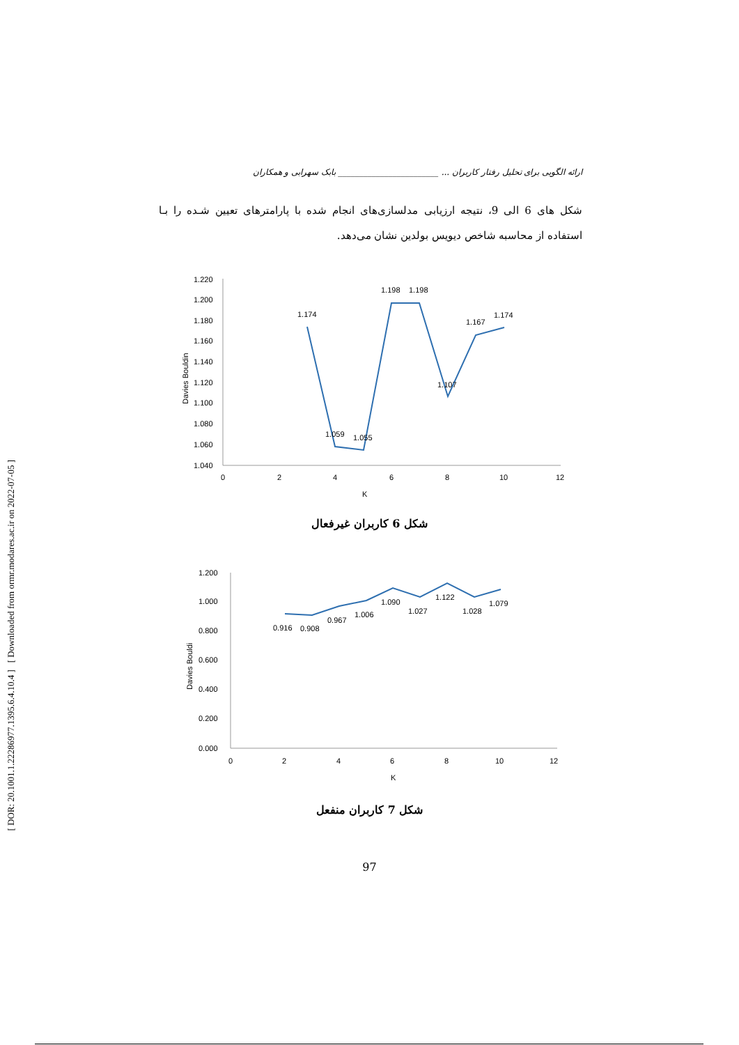[ DOR: 20.1001.1.22286977.1395.6.4.10.4 ] [ Downloaded from ormr.modares.ac.ir on 2022-07-05 ]
ارائه الگویی برای تحلیل رفتار کاربران ... ________________________ بابک سهرابی و همکاران
شکل های 6 الی 9، نتیجه ارزیابی مدلسازی‌های انجام شده با پارامترهای تعیین شـده را بـا استفاده از محاسبه شاخص دیویس بولدین نشان می‌دهد.
1.220
1.200
1.180
1.160
1.140
1.120
1.100
1.080
1.060
1.040
0
2
4
6
8
10
12
K
Davies Bouldin
1.174
1.059
1.055
1.198
1.198
1.107
1.167
1.174
شکل 6 کاربران غیرفعال
1.200
1.000
0.800
0.600
0.400
0.200
0.000
0
2
4
6
8
10
12
K
Davies Bouldi
0.916
0.908
0.967
1.006
1.090
1.027
1.122
1.028
1.079
شکل 7 کاربران منفعل
97